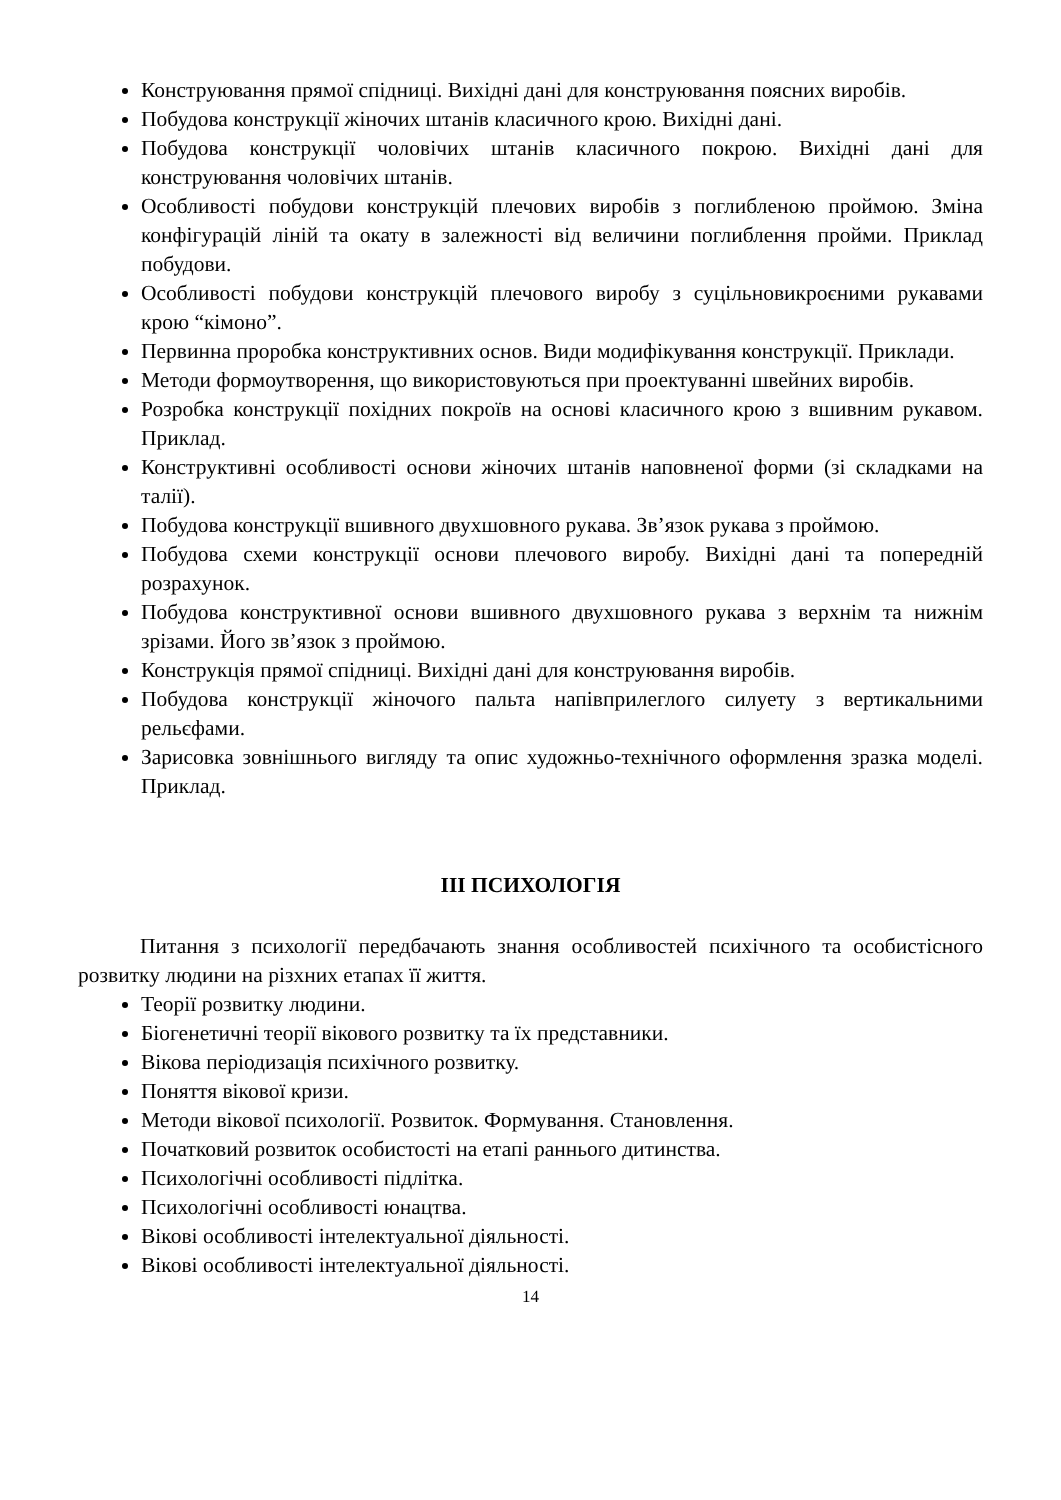Конструювання прямої спідниці. Вихідні дані для конструювання поясних виробів.
Побудова конструкції жіночих штанів класичного крою. Вихідні дані.
Побудова конструкції чоловічих штанів класичного покрою. Вихідні дані для конструювання чоловічих штанів.
Особливості побудови конструкцій плечових виробів з поглибленою проймою. Зміна конфігурацій ліній та окату в залежності від величини поглиблення пройми. Приклад побудови.
Особливості побудови конструкцій плечового виробу з суцільновикроєними рукавами крою “кімоно”.
Первинна проробка конструктивних основ. Види модифікування конструкції. Приклади.
Методи формоутворення, що використовуються при проектуванні швейних виробів.
Розробка конструкції похідних покроїв на основі класичного крою з вшивним рукавом. Приклад.
Конструктивні особливості основи жіночих штанів наповненої форми (зі складками на талії).
Побудова конструкції вшивного двухшовного рукава. Зв’язок рукава з проймою.
Побудова схеми конструкції основи плечового виробу. Вихідні дані та попередній розрахунок.
Побудова конструктивної основи вшивного двухшовного рукава з верхнім та нижнім зрізами. Його зв’язок з проймою.
Конструкція прямої спідниці. Вихідні дані для конструювання виробів.
Побудова конструкції жіночого пальта напівприлеглого силуету з вертикальними рельєфами.
Зарисовка зовнішнього вигляду та опис художньо-технічного оформлення зразка моделі. Приклад.
ІІІ ПСИХОЛОГІЯ
Питання з психології передбачають знання особливостей психічного та особистісного розвитку людини на різхних етапах її життя.
Теорії розвитку людини.
Біогенетичні теорії вікового розвитку та їх представники.
Вікова періодизація психічного розвитку.
Поняття вікової кризи.
Методи вікової психології. Розвиток. Формування. Становлення.
Початковий розвиток особистості на етапі раннього дитинства.
Психологічні особливості підлітка.
Психологічні особливості юнацтва.
Вікові особливості інтелектуальної діяльності.
Вікові особливості інтелектуальної діяльності.
14